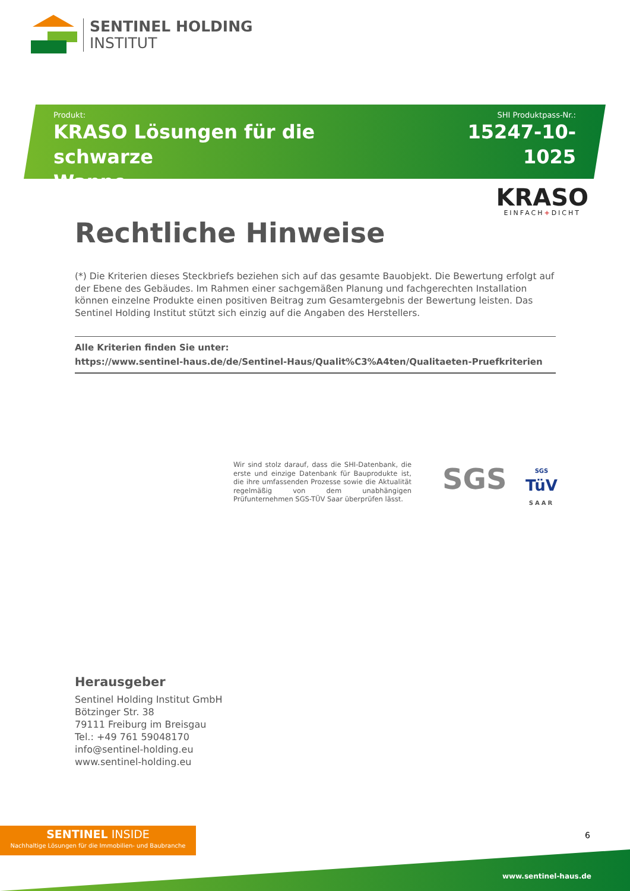SENTINEL HOLDING
INSTITUT
Produkt:
KRASO Lösungen für die schwarze
Wanne
SHI Produktpass-Nr.:
15247-10-1025
KRASO
EINFACH+DICHT
Rechtliche Hinweise
(*) Die Kriterien dieses Steckbriefs beziehen sich auf das gesamte Bauobjekt. Die Bewertung erfolgt auf der Ebene des Gebäudes. Im Rahmen einer sachgemäßen Planung und fachgerechten Installation können einzelne Produkte einen positiven Beitrag zum Gesamtergebnis der Bewertung leisten. Das Sentinel Holding Institut stützt sich einzig auf die Angaben des Herstellers.
Alle Kriterien finden Sie unter:
https://www.sentinel-haus.de/de/Sentinel-Haus/Qualit%C3%A4ten/Qualitaeten-Pruefkriterien
Wir sind stolz darauf, dass die SHI-Datenbank, die erste und einzige Datenbank für Bauprodukte ist, die ihre umfassenden Prozesse sowie die Aktualität regelmäßig von dem unabhängigen Prüfunternehmen SGS-TÜV Saar überprüfen lässt.
SGS
SGS
TüV
SAAR
Herausgeber
Sentinel Holding Institut GmbH
Bötzinger Str. 38
79111 Freiburg im Breisgau
Tel.: +49 761 59048170
info@sentinel-holding.eu
www.sentinel-holding.eu
SENTINEL INSIDE
Nachhaltige Lösungen für die Immobilien- und Baubranche
6
www.sentinel-haus.de